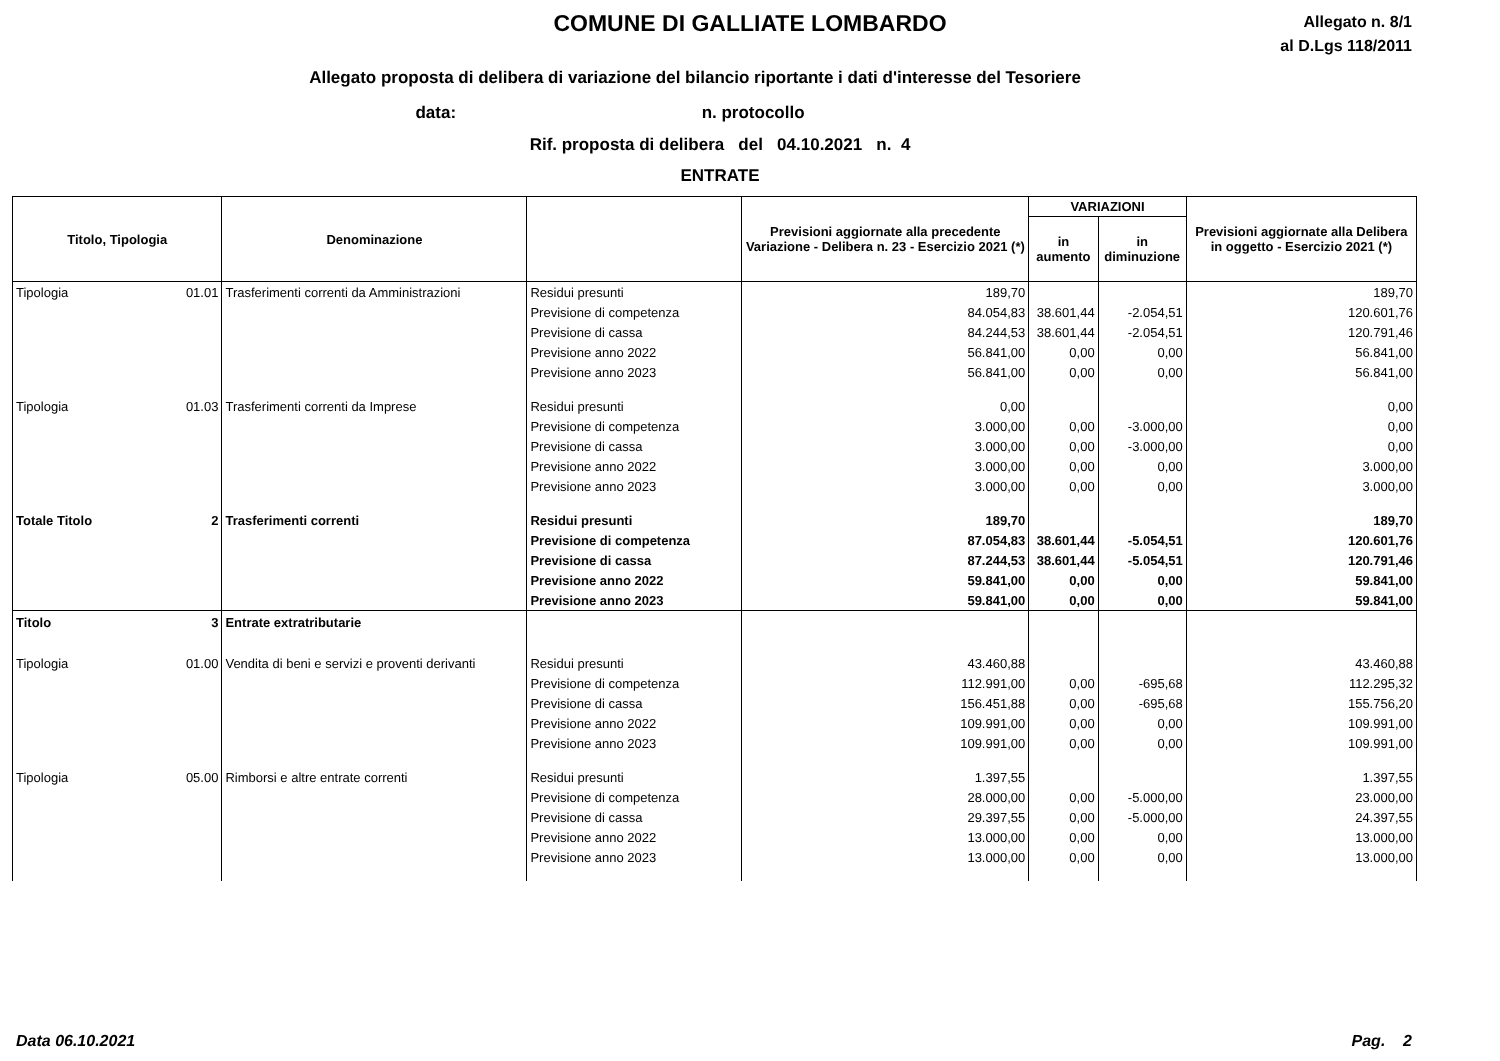COMUNE DI GALLIATE LOMBARDO
Allegato n. 8/1
al D.Lgs 118/2011
Allegato proposta di delibera di variazione del bilancio riportante i dati d'interesse del Tesoriere
data: n. protocollo
Rif. proposta di delibera del 04.10.2021 n. 4
ENTRATE
| Titolo, Tipologia | | Denominazione | | Previsioni aggiornate alla precedente Variazione - Delibera n. 23 - Esercizio 2021 (*) | VARIAZIONI | | Previsioni aggiornate alla Delibera in oggetto - Esercizio 2021 (*) |
| --- | --- | --- | --- | --- | --- | --- | --- |
| | | | | | in aumento | in diminuzione | |
| Tipologia | 01.01 | Trasferimenti correnti da Amministrazioni | Residui presunti | 189,70 | | | 189,70 |
| | | | Previsione di competenza | 84.054,83 | 38.601,44 | -2.054,51 | 120.601,76 |
| | | | Previsione di cassa | 84.244,53 | 38.601,44 | -2.054,51 | 120.791,46 |
| | | | Previsione anno 2022 | 56.841,00 | 0,00 | 0,00 | 56.841,00 |
| | | | Previsione anno 2023 | 56.841,00 | 0,00 | 0,00 | 56.841,00 |
| Tipologia | 01.03 | Trasferimenti correnti da Imprese | Residui presunti | 0,00 | | | 0,00 |
| | | | Previsione di competenza | 3.000,00 | 0,00 | -3.000,00 | 0,00 |
| | | | Previsione di cassa | 3.000,00 | 0,00 | -3.000,00 | 0,00 |
| | | | Previsione anno 2022 | 3.000,00 | 0,00 | 0,00 | 3.000,00 |
| | | | Previsione anno 2023 | 3.000,00 | 0,00 | 0,00 | 3.000,00 |
| Totale Titolo | 2 | Trasferimenti correnti | Residui presunti | 189,70 | | | 189,70 |
| | | | Previsione di competenza | 87.054,83 | 38.601,44 | -5.054,51 | 120.601,76 |
| | | | Previsione di cassa | 87.244,53 | 38.601,44 | -5.054,51 | 120.791,46 |
| | | | Previsione anno 2022 | 59.841,00 | 0,00 | 0,00 | 59.841,00 |
| | | | Previsione anno 2023 | 59.841,00 | 0,00 | 0,00 | 59.841,00 |
| Titolo | 3 | Entrate extratributarie | | | | | |
| Tipologia | 01.00 | Vendita di beni e servizi e proventi derivanti | Residui presunti | 43.460,88 | | | 43.460,88 |
| | | | Previsione di competenza | 112.991,00 | 0,00 | -695,68 | 112.295,32 |
| | | | Previsione di cassa | 156.451,88 | 0,00 | -695,68 | 155.756,20 |
| | | | Previsione anno 2022 | 109.991,00 | 0,00 | 0,00 | 109.991,00 |
| | | | Previsione anno 2023 | 109.991,00 | 0,00 | 0,00 | 109.991,00 |
| Tipologia | 05.00 | Rimborsi e altre entrate correnti | Residui presunti | 1.397,55 | | | 1.397,55 |
| | | | Previsione di competenza | 28.000,00 | 0,00 | -5.000,00 | 23.000,00 |
| | | | Previsione di cassa | 29.397,55 | 0,00 | -5.000,00 | 24.397,55 |
| | | | Previsione anno 2022 | 13.000,00 | 0,00 | 0,00 | 13.000,00 |
| | | | Previsione anno 2023 | 13.000,00 | 0,00 | 0,00 | 13.000,00 |
Data 06.10.2021 Pag. 2